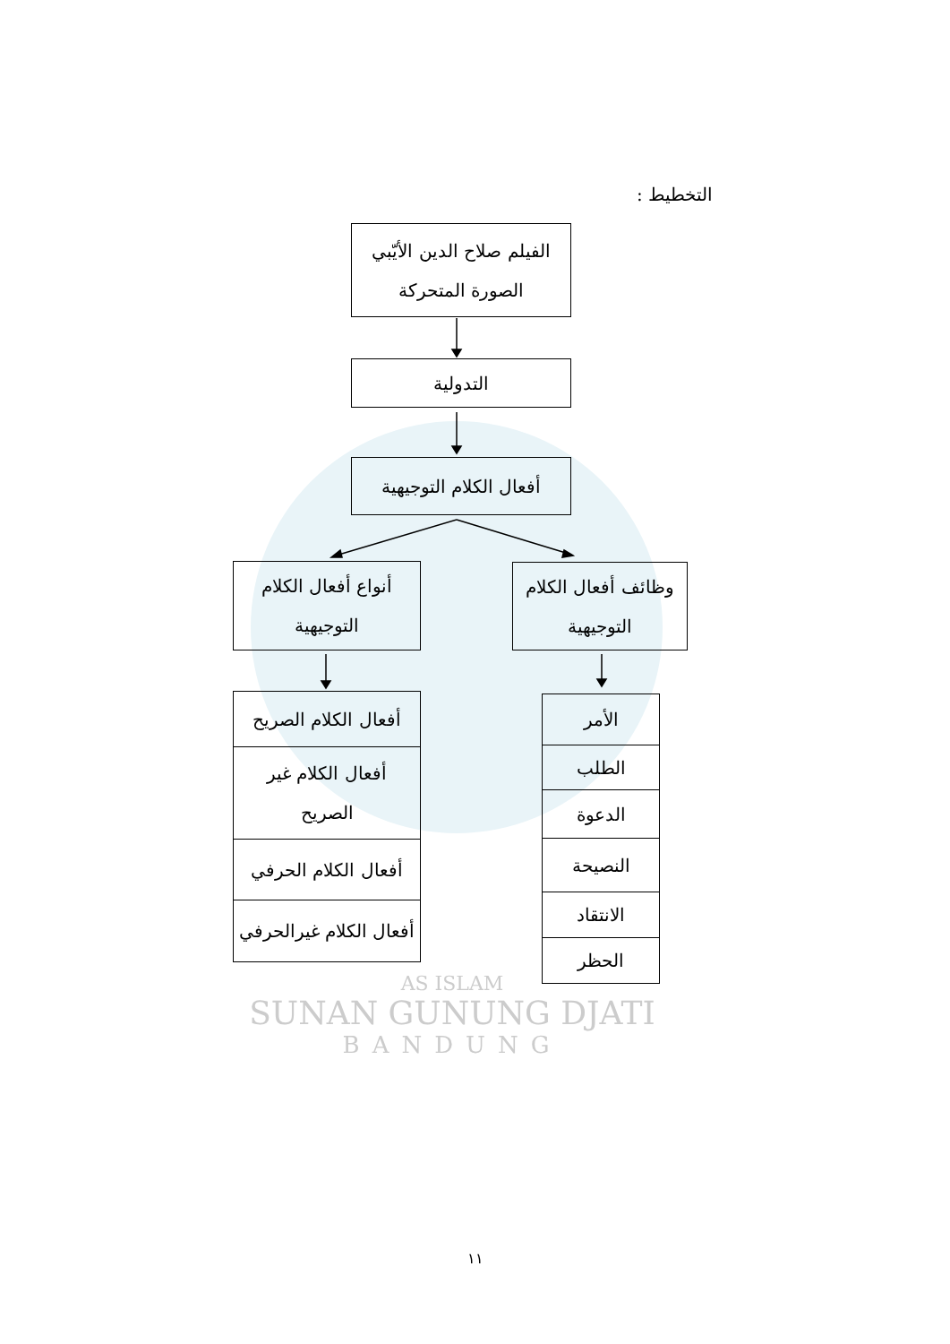AS ISLAM
SUNAN GUNUNG DJATI
BANDUNG
التخطيط :
الفيلم صلاح الدين الأيّبي
الصورة المتحركة
التدولية
أفعال الكلام التوجيهية
وظائف أفعال الكلام
التوجيهية
أنواع أفعال الكلام
التوجيهية
الأمر
الطلب
الدعوة
النصيحة
الانتقاد
الحظر
أفعال الكلام الصريح
أفعال الكلام غير
الصريح
أفعال الكلام الحرفي
أفعال الكلام غيرالحرفي
١١